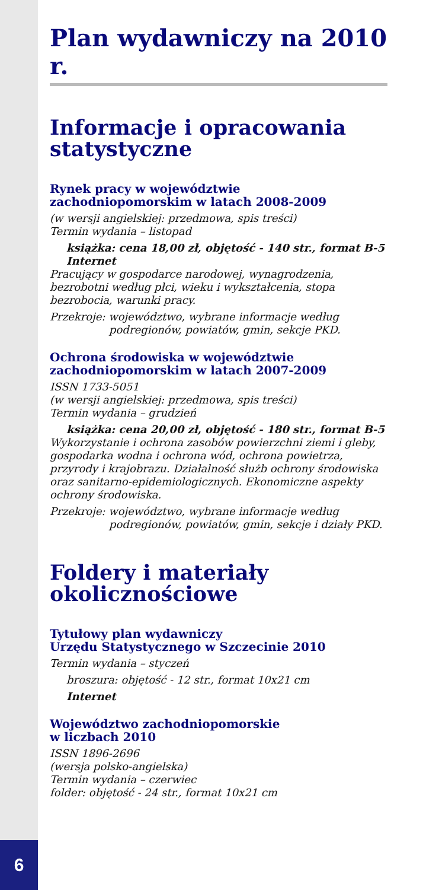Plan wydawniczy na 2010 r.
Informacje i opracowania statystyczne
Rynek pracy w województwie
zachodniopomorskim w latach 2008-2009
(w wersji angielskiej: przedmowa, spis treści)
Termin wydania – listopad
książka: cena 18,00 zł, objętość - 140 str., format B-5
Internet
Pracujący w gospodarce narodowej, wynagrodzenia, bezrobotni według płci, wieku i wykształcenia, stopa bezrobocia, warunki pracy.
Przekroje: województwo, wybrane informacje według podregionów, powiatów, gmin, sekcje PKD.
Ochrona środowiska w województwie
zachodniopomorskim w latach 2007-2009
ISSN 1733-5051
(w wersji angielskiej: przedmowa, spis treści)
Termin wydania – grudzień
książka: cena 20,00 zł, objętość - 180 str., format B-5
Wykorzystanie i ochrona zasobów powierzchni ziemi i gleby, gospodarka wodna i ochrona wód, ochrona powietrza, przyrody i krajobrazu. Działalność służb ochrony środowiska oraz sanitarno-epidemiologicznych. Ekonomiczne aspekty ochrony środowiska.
Przekroje: województwo, wybrane informacje według podregionów, powiatów, gmin, sekcje i działy PKD.
Foldery i materiały okolicznościowe
Tytułowy plan wydawniczy
Urzędu Statystycznego w Szczecinie 2010
Termin wydania – styczeń
broszura: objętość - 12 str., format 10x21 cm
Internet
Województwo zachodniopomorskie
w liczbach 2010
ISSN 1896-2696
(wersja polsko-angielska)
Termin wydania – czerwiec
folder: objętość - 24 str., format 10x21 cm
6